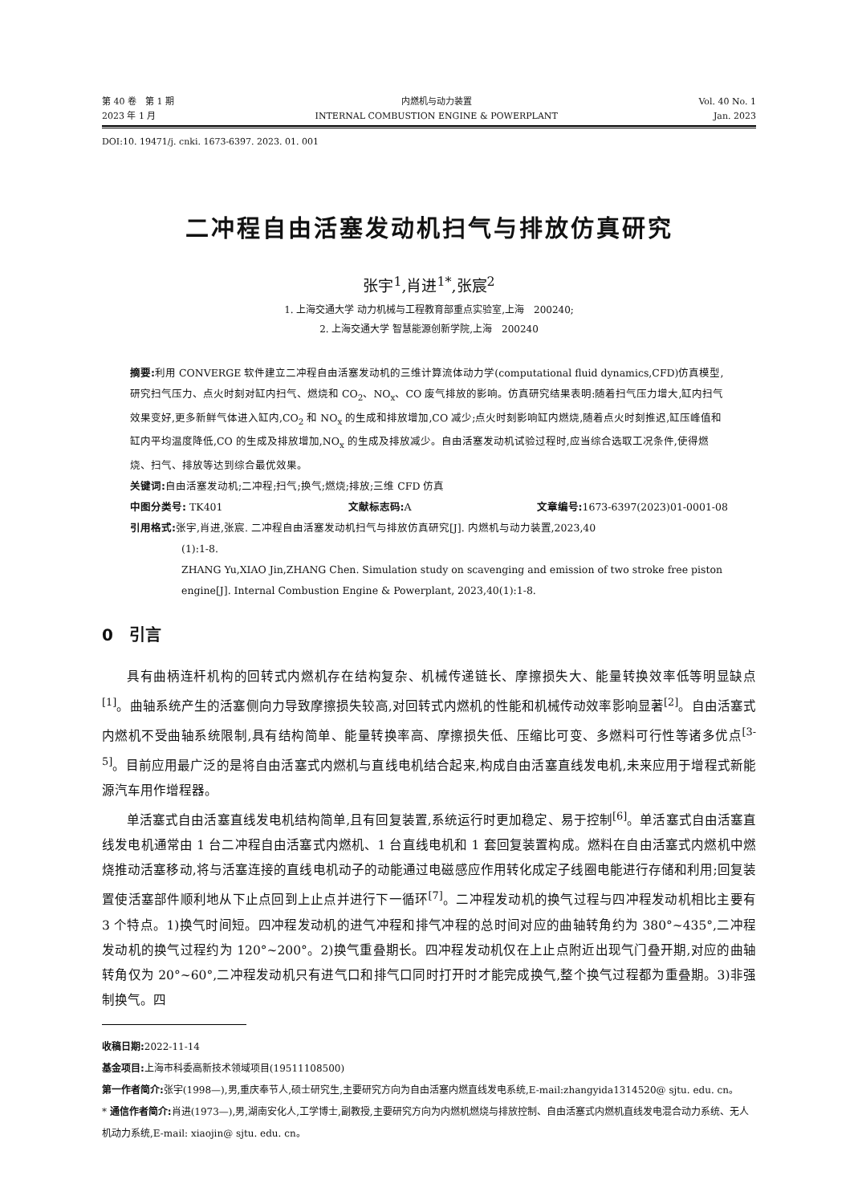第 40 卷　第 1 期
2023 年 1 月
内燃机与动力装置
INTERNAL COMBUSTION ENGINE & POWERPLANT
Vol. 40 No. 1
Jan. 2023
DOI:10. 19471/j. cnki. 1673-6397. 2023. 01. 001
二冲程自由活塞发动机扫气与排放仿真研究
张宇<sup>1</sup>,肖进<sup>1*</sup>,张宸<sup>2</sup>
1. 上海交通大学 动力机械与工程教育部重点实验室,上海　200240;
2. 上海交通大学 智慧能源创新学院,上海　200240
摘要: 利用 CONVERGE 软件建立二冲程自由活塞发动机的三维计算流体动力学(computational fluid dynamics,CFD)仿真模型,研究扫气压力、点火时刻对缸内扫气、燃烧和 CO<sub>2</sub>、NO<sub>x</sub>、CO 废气排放的影响。仿真研究结果表明:随着扫气压力增大,缸内扫气效果变好,更多新鲜气体进入缸内,CO<sub>2</sub> 和 NO<sub>x</sub> 的生成和排放增加,CO 减少;点火时刻影响缸内燃烧,随着点火时刻推迟,缸压峰值和缸内平均温度降低,CO 的生成及排放增加,NO<sub>x</sub> 的生成及排放减少。自由活塞发动机试验过程时,应当综合选取工况条件,使得燃烧、扫气、排放等达到综合最优效果。
关键词: 自由活塞发动机;二冲程;扫气;换气;燃烧;排放;三维 CFD 仿真
中图分类号: TK401 文献标志码: A 文章编号: 1673-6397(2023)01-0001-08
引用格式: 张宇,肖进,张宸. 二冲程自由活塞发动机扫气与排放仿真研究[J]. 内燃机与动力装置,2023,40
(1):1-8.
ZHANG Yu,XIAO Jin,ZHANG Chen. Simulation study on scavenging and emission of two stroke free piston engine[J]. Internal Combustion Engine & Powerplant, 2023,40(1):1-8.
0　引言
具有曲柄连杆机构的回转式内燃机存在结构复杂、机械传递链长、摩擦损失大、能量转换效率低等明显缺点<sup>[1]</sup>。曲轴系统产生的活塞侧向力导致摩擦损失较高,对回转式内燃机的性能和机械传动效率影响显著<sup>[2]</sup>。自由活塞式内燃机不受曲轴系统限制,具有结构简单、能量转换率高、摩擦损失低、压缩比可变、多燃料可行性等诸多优点<sup>[3-5]</sup>。目前应用最广泛的是将自由活塞式内燃机与直线电机结合起来,构成自由活塞直线发电机,未来应用于增程式新能源汽车用作增程器。
单活塞式自由活塞直线发电机结构简单,且有回复装置,系统运行时更加稳定、易于控制<sup>[6]</sup>。单活塞式自由活塞直线发电机通常由 1 台二冲程自由活塞式内燃机、1 台直线电机和 1 套回复装置构成。燃料在自由活塞式内燃机中燃烧推动活塞移动,将与活塞连接的直线电机动子的动能通过电磁感应作用转化成定子线圈电能进行存储和利用;回复装置使活塞部件顺利地从下止点回到上止点并进行下一循环<sup>[7]</sup>。二冲程发动机的换气过程与四冲程发动机相比主要有 3 个特点。1)换气时间短。四冲程发动机的进气冲程和排气冲程的总时间对应的曲轴转角约为 380°~435°,二冲程发动机的换气过程约为 120°~200°。2)换气重叠期长。四冲程发动机仅在上止点附近出现气门叠开期,对应的曲轴转角仅为 20°~60°,二冲程发动机只有进气口和排气口同时打开时才能完成换气,整个换气过程都为重叠期。3)非强制换气。四
收稿日期: 2022-11-14
基金项目: 上海市科委高新技术领域项目(19511108500)
第一作者简介: 张宇(1998—),男,重庆奉节人,硕士研究生,主要研究方向为自由活塞内燃直线发电系统,E-mail:zhangyida1314520@ sjtu. edu. cn。
* 通信作者简介: 肖进(1973—),男,湖南安化人,工学博士,副教授,主要研究方向为内燃机燃烧与排放控制、自由活塞式内燃机直线发电混合动力系统、无人机动力系统,E-mail: xiaojin@ sjtu. edu. cn。